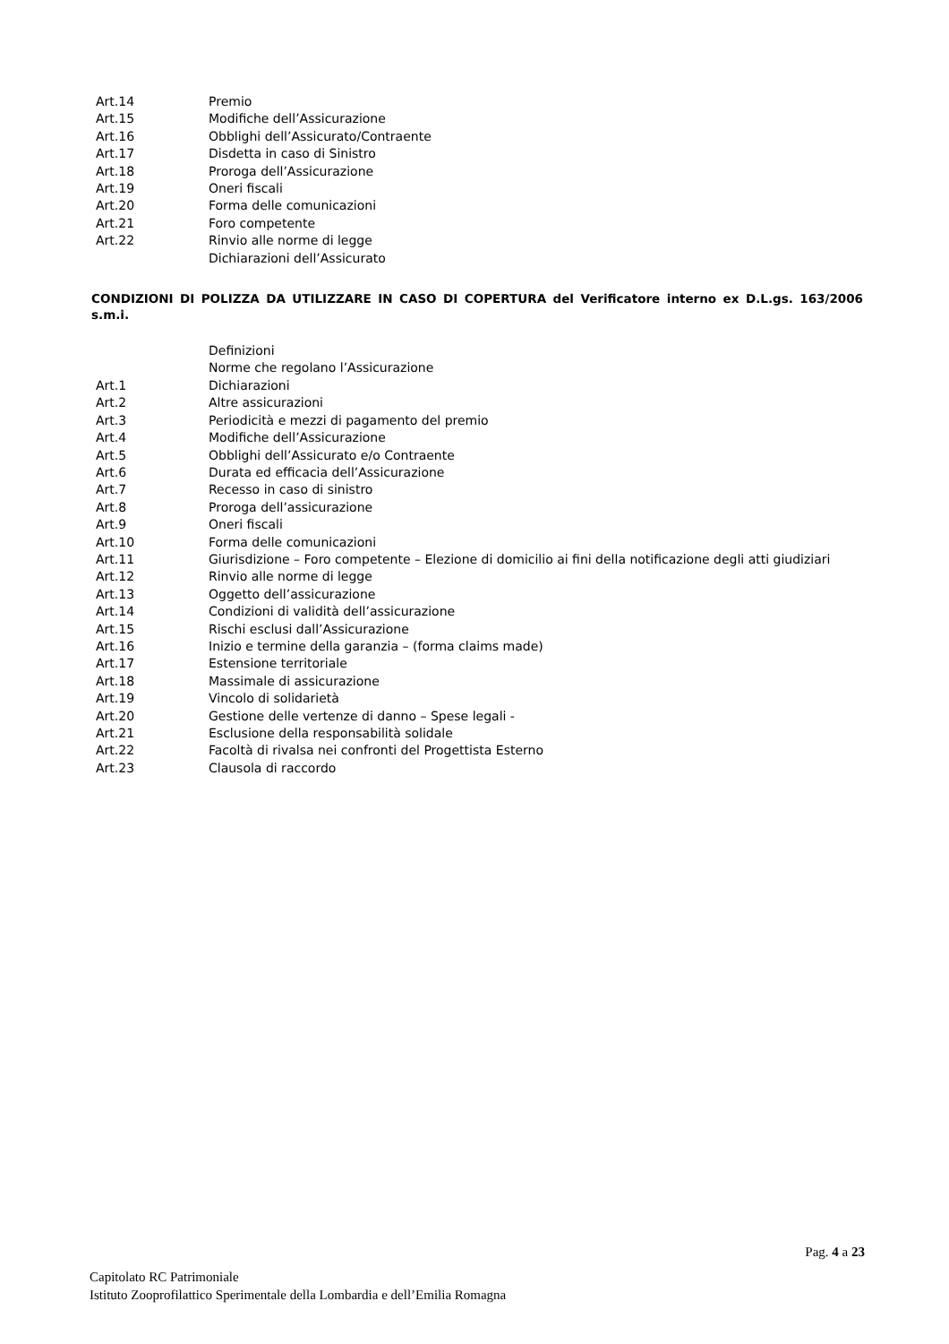Art.14 Premio
Art.15 Modifiche dell’Assicurazione
Art.16 Obblighi dell’Assicurato/Contraente
Art.17 Disdetta in caso di Sinistro
Art.18 Proroga dell’Assicurazione
Art.19 Oneri fiscali
Art.20 Forma delle comunicazioni
Art.21 Foro competente
Art.22 Rinvio alle norme di legge
Dichiarazioni dell’Assicurato
CONDIZIONI DI POLIZZA DA UTILIZZARE IN CASO DI COPERTURA del Verificatore interno ex D.L.gs. 163/2006 s.m.i.
Definizioni
Norme che regolano l’Assicurazione
Art.1 Dichiarazioni
Art.2 Altre assicurazioni
Art.3 Periodicità e mezzi di pagamento del premio
Art.4 Modifiche dell’Assicurazione
Art.5 Obblighi dell’Assicurato e/o Contraente
Art.6 Durata ed efficacia dell’Assicurazione
Art.7 Recesso in caso di sinistro
Art.8 Proroga dell’assicurazione
Art.9 Oneri fiscali
Art.10 Forma delle comunicazioni
Art.11 Giurisdizione – Foro competente – Elezione di domicilio ai fini della notificazione degli atti giudiziari
Art.12 Rinvio alle norme di legge
Art.13 Oggetto dell’assicurazione
Art.14 Condizioni di validità dell’assicurazione
Art.15 Rischi esclusi dall’Assicurazione
Art.16 Inizio e termine della garanzia – (forma claims made)
Art.17 Estensione territoriale
Art.18 Massimale di assicurazione
Art.19 Vincolo di solidarietà
Art.20 Gestione delle vertenze di danno – Spese legali -
Art.21 Esclusione della responsabilità solidale
Art.22 Facoltà di rivalsa nei confronti del Progettista Esterno
Art.23 Clausola di raccordo
Pag. 4 a 23
Capitolato RC Patrimoniale
Istituto Zooprofilattico Sperimentale della Lombardia e dell’Emilia Romagna